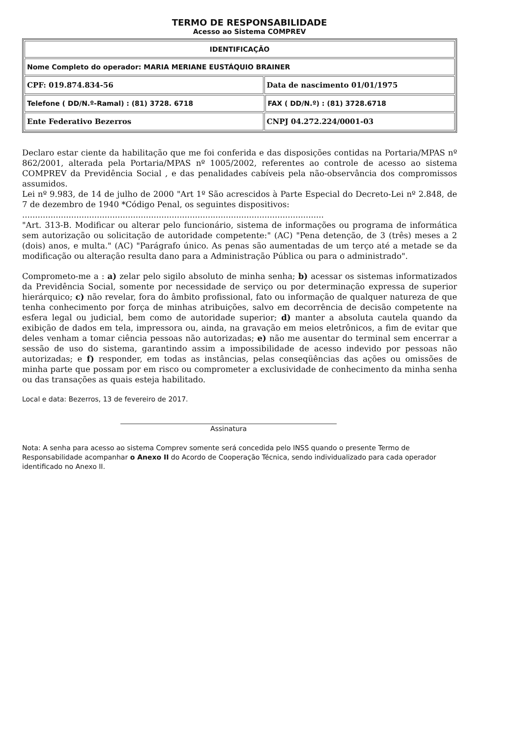TERMO DE RESPONSABILIDADE
Acesso ao Sistema COMPREV
| IDENTIFICAÇÃO | | |
| Nome Completo do operador: MARIA MERIANE EUSTÁQUIO BRAINER | | |
| CPF: 019.874.834-56 | Data de nascimento 01/01/1975 | |
| Telefone ( DD/N.º-Ramal) : (81) 3728. 6718 | | FAX ( DD/N.º) : (81) 3728.6718 |
| Ente Federativo Bezerros | CNPJ 04.272.224/0001-03 | |
Declaro estar ciente da habilitação que me foi conferida e das disposições contidas na Portaria/MPAS nº 862/2001, alterada pela Portaria/MPAS nº 1005/2002, referentes ao controle de acesso ao sistema COMPREV da Previdência Social , e das penalidades cabíveis pela não-observância dos compromissos assumidos.
Lei nº 9.983, de 14 de julho de 2000 "Art 1º São acrescidos à Parte Especial do Decreto-Lei nº 2.848, de 7 de dezembro de 1940 *Código Penal, os seguintes dispositivos:
.....................................................................................................................
"Art. 313-B. Modificar ou alterar pelo funcionário, sistema de informações ou programa de informática sem autorização ou solicitação de autoridade competente:" (AC) "Pena detenção, de 3 (três) meses a 2 (dois) anos, e multa." (AC) "Parágrafo único. As penas são aumentadas de um terço até a metade se da modificação ou alteração resulta dano para a Administração Pública ou para o administrado".
Comprometo-me a : a) zelar pelo sigilo absoluto de minha senha; b) acessar os sistemas informatizados da Previdência Social, somente por necessidade de serviço ou por determinação expressa de superior hierárquico; c) não revelar, fora do âmbito profissional, fato ou informação de qualquer natureza de que tenha conhecimento por força de minhas atribuições, salvo em decorrência de decisão competente na esfera legal ou judicial, bem como de autoridade superior; d) manter a absoluta cautela quando da exibição de dados em tela, impressora ou, ainda, na gravação em meios eletrônicos, a fim de evitar que deles venham a tomar ciência pessoas não autorizadas; e) não me ausentar do terminal sem encerrar a sessão de uso do sistema, garantindo assim a impossibilidade de acesso indevido por pessoas não autorizadas; e f) responder, em todas as instâncias, pelas conseqüências das ações ou omissões de minha parte que possam por em risco ou comprometer a exclusividade de conhecimento da minha senha ou das transações as quais esteja habilitado.
Local e data: Bezerros, 13 de fevereiro de 2017.
Assinatura
Nota: A senha para acesso ao sistema Comprev somente será concedida pelo INSS quando o presente Termo de Responsabilidade acompanhar o Anexo II do Acordo de Cooperação Técnica, sendo individualizado para cada operador identificado no Anexo II.